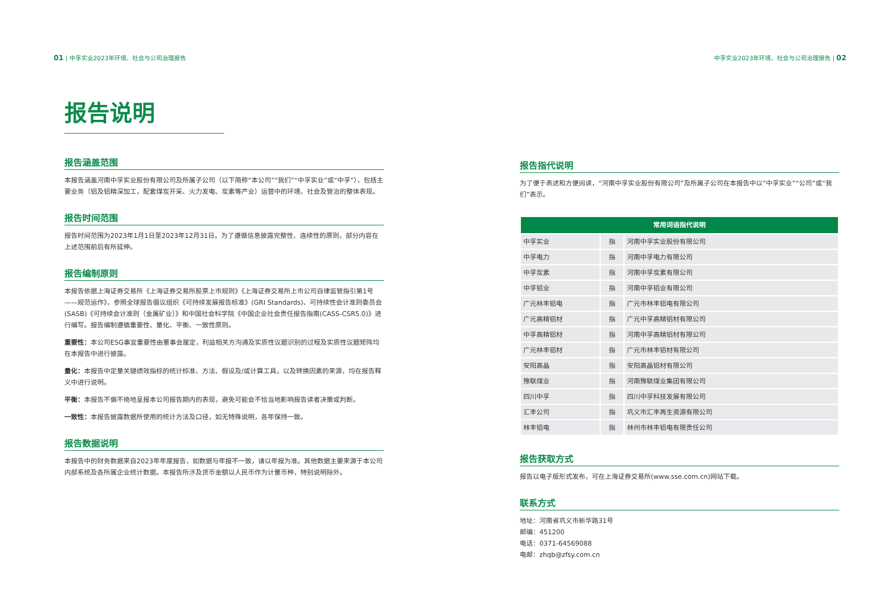01 | 中孚实业2023年环境、社会与公司治理报告
中孚实业2023年环境、社会与公司治理报告 | 02
报告说明
报告涵盖范围
本报告涵盖河南中孚实业股份有限公司及所属子公司（以下简称“本公司”“我们”“中孚实业”或“中孚”），包括主要业务（铝及铝精深加工，配套煤炭开采、火力发电、炭素等产业）运营中的环境、社会及管治的整体表现。
报告时间范围
报告时间范围为2023年1月1日至2023年12月31日。为了遵循信息披露完整性、连续性的原则，部分内容在上述范围前后有所延伸。
报告编制原则
本报告依据上海证券交易所《上海证券交易所股票上市规则》《上海证券交易所上市公司自律监管指引第1号——规范运作》，参照全球报告倡议组织《可持续发展报告标准》(GRI Standards)、可持续性会计准则委员会(SASB)《可持续会计准则（金属矿业）》和中国社会科学院《中国企业社会责任报告指南(CASS-CSR5.0)》进行编写。报告编制遵循重要性、量化、平衡、一致性原则。
重要性：本公司ESG事宜重要性由董事会厘定，利益相关方沟通及实质性议题识别的过程及实质性议题矩阵均在本报告中进行披露。
量化：本报告中定量关键绩效指标的统计标准、方法、假设及/或计算工具，以及转换因素的来源，均在报告释义中进行说明。
平衡：本报告不偏不倚地呈报本公司报告期内的表现，避免可能会不恰当地影响报告读者决策或判断。
一致性：本报告披露数据所使用的统计方法及口径，如无特殊说明，各年保持一致。
报告数据说明
本报告中的财务数据来自2023年年度报告，如数据与年报不一致，请以年报为准。其他数据主要来源于本公司内部系统及各所属企业统计数据。本报告所涉及货币金额以人民币作为计量币种，特别说明除外。
报告指代说明
为了便于表述和方便阅读，“河南中孚实业股份有限公司”及所属子公司在本报告中以“中孚实业”“公司”或“我们”表示。
| 常用词语指代说明 | | |
| --- | --- | --- |
| 中孚实业 | 指 | 河南中孚实业股份有限公司 |
| 中孚电力 | 指 | 河南中孚电力有限公司 |
| 中孚炭素 | 指 | 河南中孚炭素有限公司 |
| 中孚铝业 | 指 | 河南中孚铝业有限公司 |
| 广元林丰铝电 | 指 | 广元市林丰铝电有限公司 |
| 广元高精铝材 | 指 | 广元中孚高精铝材有限公司 |
| 中孚高精铝材 | 指 | 河南中孚高精铝材有限公司 |
| 广元林丰铝材 | 指 | 广元市林丰铝材有限公司 |
| 安阳高晶 | 指 | 安阳高晶铝材有限公司 |
| 豫联煤业 | 指 | 河南豫联煤业集团有限公司 |
| 四川中孚 | 指 | 四川中孚科技发展有限公司 |
| 汇丰公司 | 指 | 巩义市汇丰再生资源有限公司 |
| 林丰铝电 | 指 | 林州市林丰铝电有限责任公司 |
报告获取方式
报告以电子版形式发布，可在上海证券交易所(www.sse.com.cn)网站下载。
联系方式
地址：河南省巩义市新华路31号
邮编：451200
电话：0371-64569088
电邮：zhqb@zfsy.com.cn